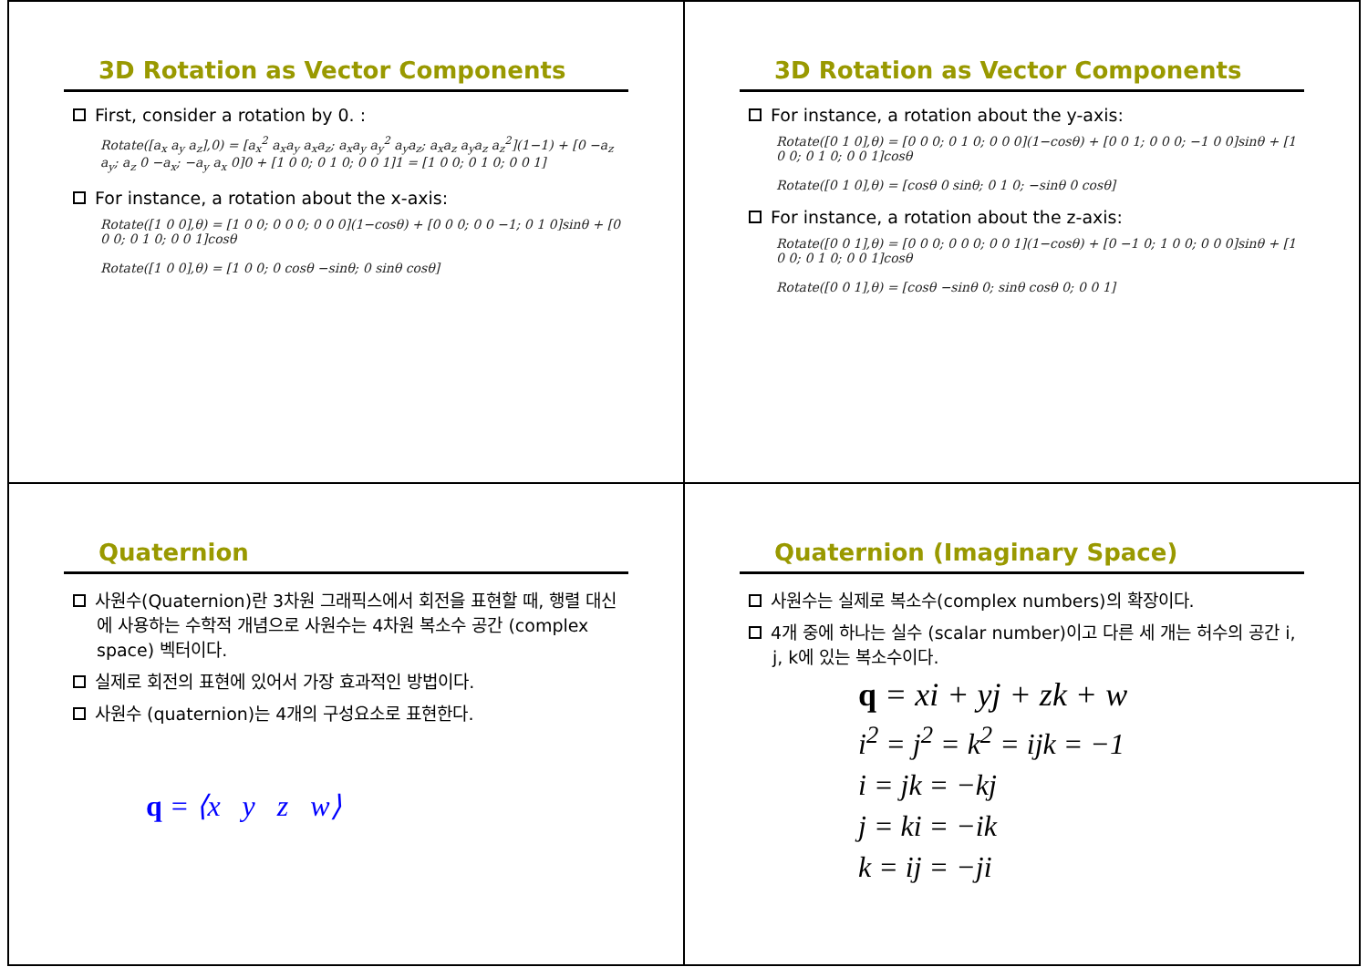3D Rotation as Vector Components
First, consider a rotation by 0. :
Rotate([a<sub>x</sub> a<sub>y</sub> a<sub>z</sub>],0) = [a<sub>x</sub><sup>2</sup> a<sub>x</sub>a<sub>y</sub> a<sub>x</sub>a<sub>z</sub>; a<sub>x</sub>a<sub>y</sub> a<sub>y</sub><sup>2</sup> a<sub>y</sub>a<sub>z</sub>; a<sub>x</sub>a<sub>z</sub> a<sub>y</sub>a<sub>z</sub> a<sub>z</sub><sup>2</sup>](1−1) + [0 −a<sub>z</sub> a<sub>y</sub>; a<sub>z</sub> 0 −a<sub>x</sub>; −a<sub>y</sub> a<sub>x</sub> 0]0 + [1 0 0; 0 1 0; 0 0 1]1 = [1 0 0; 0 1 0; 0 0 1]
For instance, a rotation about the x-axis:
Rotate([1 0 0],θ) = [1 0 0; 0 0 0; 0 0 0](1−cosθ) + [0 0 0; 0 0 −1; 0 1 0]sinθ + [0 0 0; 0 1 0; 0 0 1]cosθ
Rotate([1 0 0],θ) = [1 0 0; 0 cosθ −sinθ; 0 sinθ cosθ]
3D Rotation as Vector Components
For instance, a rotation about the y-axis:
Rotate([0 1 0],θ) = [0 0 0; 0 1 0; 0 0 0](1−cosθ) + [0 0 1; 0 0 0; −1 0 0]sinθ + [1 0 0; 0 1 0; 0 0 1]cosθ
Rotate([0 1 0],θ) = [cosθ 0 sinθ; 0 1 0; −sinθ 0 cosθ]
For instance, a rotation about the z-axis:
Rotate([0 0 1],θ) = [0 0 0; 0 0 0; 0 0 1](1−cosθ) + [0 −1 0; 1 0 0; 0 0 0]sinθ + [1 0 0; 0 1 0; 0 0 1]cosθ
Rotate([0 0 1],θ) = [cosθ −sinθ 0; sinθ cosθ 0; 0 0 1]
Quaternion
사원수(Quaternion)란 3차원 그래픽스에서 회전을 표현할 때, 행렬 대신에 사용하는 수학적 개념으로 사원수는 4차원 복소수 공간 (complex space) 벡터이다.
실제로 회전의 표현에 있어서 가장 효과적인 방법이다.
사원수 (quaternion)는 4개의 구성요소로 표현한다.
q = ⟨x y z w⟩
Quaternion (Imaginary Space)
사원수는 실제로 복소수(complex numbers)의 확장이다.
4개 중에 하나는 실수 (scalar number)이고 다른 세 개는 허수의 공간 i, j, k에 있는 복소수이다.
q = xi + yj + zk + w
i<sup>2</sup> = j<sup>2</sup> = k<sup>2</sup> = ijk = −1
i = jk = −kj
j = ki = −ik
k = ij = −ji